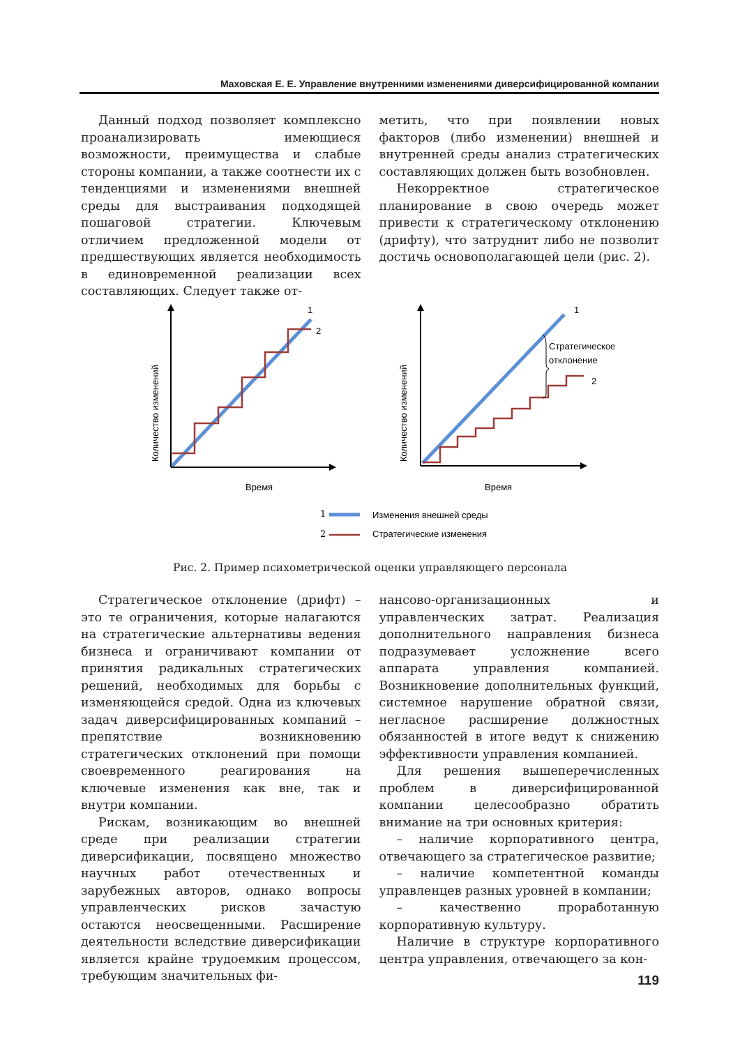Маховская Е. Е. Управление внутренними изменениями диверсифицированной компании
Данный подход позволяет комплексно проанализировать имеющиеся возможности, преимущества и слабые стороны компании, а также соотнести их с тенденциями и изменениями внешней среды для выстраивания подходящей пошаговой стратегии. Ключевым отличием предложенной модели от предшествующих является необходимость в единовременной реализации всех составляющих. Следует также от-
метить, что при появлении новых факторов (либо изменении) внешней и внутренней среды анализ стратегических составляющих должен быть возобновлен.
Некорректное стратегическое планирование в свою очередь может привести к стратегическому отклонению (дрифту), что затруднит либо не позволит достичь основополагающей цели (рис. 2).
1
2
Время
Количество изменений
Стратегическое
отклонение
1
2
Время
Количество изменений
1
Изменения внешней среды
2
Стратегические изменения
Рис. 2. Пример психометрической оценки управляющего персонала
Стратегическое отклонение (дрифт) – это те ограничения, которые налагаются на стратегические альтернативы ведения бизнеса и ограничивают компании от принятия радикальных стратегических решений, необходимых для борьбы с изменяющейся средой. Одна из ключевых задач диверсифицированных компаний – препятствие возникновению стратегических отклонений при помощи своевременного реагирования на ключевые изменения как вне, так и внутри компании.
Рискам, возникающим во внешней среде при реализации стратегии диверсификации, посвящено множество научных работ отечественных и зарубежных авторов, однако вопросы управленческих рисков зачастую остаются неосвещенными. Расширение деятельности вследствие диверсификации является крайне трудоемким процессом, требующим значительных фи-
нансово-организационных и управленческих затрат. Реализация дополнительного направления бизнеса подразумевает усложнение всего аппарата управления компанией. Возникновение дополнительных функций, системное нарушение обратной связи, негласное расширение должностных обязанностей в итоге ведут к снижению эффективности управления компанией.
Для решения вышеперечисленных проблем в диверсифицированной компании целесообразно обратить внимание на три основных критерия:
– наличие корпоративного центра, отвечающего за стратегическое развитие;
– наличие компетентной команды управленцев разных уровней в компании;
– качественно проработанную корпоративную культуру.
Наличие в структуре корпоративного центра управления, отвечающего за кон-
119